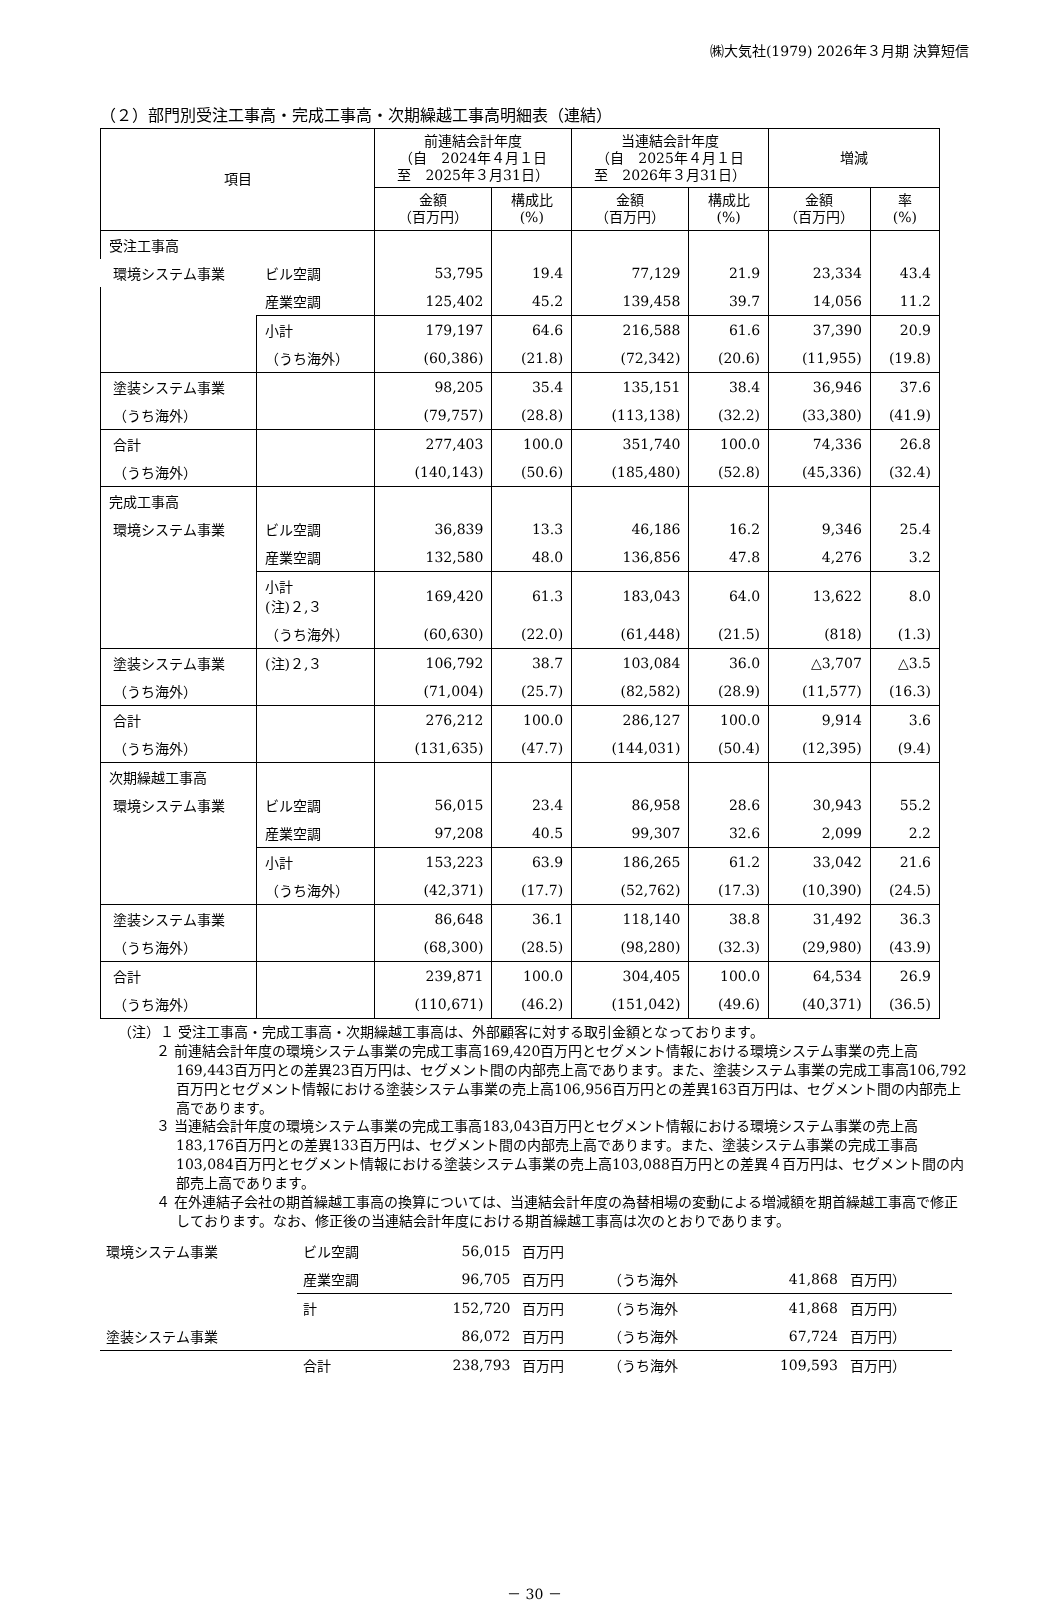㈱大気社(1979) 2026年３月期 決算短信
（２）部門別受注工事高・完成工事高・次期繰越工事高明細表（連結）
| 項目 | | 前連結会計年度 （自 2024年４月１日 至 2025年３月31日） | | 当連結会計年度 （自 2025年４月１日 至 2026年３月31日） | | 増減 | |
| --- | --- | --- | --- | --- | --- | --- | --- |
| | | 金額 （百万円） | 構成比 (%) | 金額 （百万円） | 構成比 (%) | 金額 （百万円） | 率 (%) |
| 受注工事高 | | | | | | | |
| 環境システム事業 | ビル空調 | 53,795 | 19.4 | 77,129 | 21.9 | 23,334 | 43.4 |
| | 産業空調 | 125,402 | 45.2 | 139,458 | 39.7 | 14,056 | 11.2 |
| | 小計 | 179,197 | 64.6 | 216,588 | 61.6 | 37,390 | 20.9 |
| | （うち海外） | (60,386) | (21.8) | (72,342) | (20.6) | (11,955) | (19.8) |
| 塗装システム事業 | | 98,205 | 35.4 | 135,151 | 38.4 | 36,946 | 37.6 |
| （うち海外） | | (79,757) | (28.8) | (113,138) | (32.2) | (33,380) | (41.9) |
| 合計 | | 277,403 | 100.0 | 351,740 | 100.0 | 74,336 | 26.8 |
| （うち海外） | | (140,143) | (50.6) | (185,480) | (52.8) | (45,336) | (32.4) |
| 完成工事高 | | | | | | | |
| 環境システム事業 | ビル空調 | 36,839 | 13.3 | 46,186 | 16.2 | 9,346 | 25.4 |
| | 産業空調 | 132,580 | 48.0 | 136,856 | 47.8 | 4,276 | 3.2 |
| | 小計 (注)２,３ | 169,420 | 61.3 | 183,043 | 64.0 | 13,622 | 8.0 |
| | （うち海外） | (60,630) | (22.0) | (61,448) | (21.5) | (818) | (1.3) |
| 塗装システム事業 | (注)２,３ | 106,792 | 38.7 | 103,084 | 36.0 | △3,707 | △3.5 |
| （うち海外） | | (71,004) | (25.7) | (82,582) | (28.9) | (11,577) | (16.3) |
| 合計 | | 276,212 | 100.0 | 286,127 | 100.0 | 9,914 | 3.6 |
| （うち海外） | | (131,635) | (47.7) | (144,031) | (50.4) | (12,395) | (9.4) |
| 次期繰越工事高 | | | | | | | |
| 環境システム事業 | ビル空調 | 56,015 | 23.4 | 86,958 | 28.6 | 30,943 | 55.2 |
| | 産業空調 | 97,208 | 40.5 | 99,307 | 32.6 | 2,099 | 2.2 |
| | 小計 | 153,223 | 63.9 | 186,265 | 61.2 | 33,042 | 21.6 |
| | （うち海外） | (42,371) | (17.7) | (52,762) | (17.3) | (10,390) | (24.5) |
| 塗装システム事業 | | 86,648 | 36.1 | 118,140 | 38.8 | 31,492 | 36.3 |
| （うち海外） | | (68,300) | (28.5) | (98,280) | (32.3) | (29,980) | (43.9) |
| 合計 | | 239,871 | 100.0 | 304,405 | 100.0 | 64,534 | 26.9 |
| （うち海外） | | (110,671) | (46.2) | (151,042) | (49.6) | (40,371) | (36.5) |
（注）１ 受注工事高・完成工事高・次期繰越工事高は、外部顧客に対する取引金額となっております。
２ 前連結会計年度の環境システム事業の完成工事高169,420百万円とセグメント情報における環境システム事業の売上高169,443百万円との差異23百万円は、セグメント間の内部売上高であります。また、塗装システム事業の完成工事高106,792百万円とセグメント情報における塗装システム事業の売上高106,956百万円との差異163百万円は、セグメント間の内部売上高であります。
３ 当連結会計年度の環境システム事業の完成工事高183,043百万円とセグメント情報における環境システム事業の売上高183,176百万円との差異133百万円は、セグメント間の内部売上高であります。また、塗装システム事業の完成工事高103,084百万円とセグメント情報における塗装システム事業の売上高103,088百万円との差異４百万円は、セグメント間の内部売上高であります。
４ 在外連結子会社の期首繰越工事高の換算については、当連結会計年度の為替相場の変動による増減額を期首繰越工事高で修正しております。なお、修正後の当連結会計年度における期首繰越工事高は次のとおりであります。
| 環境システム事業 | ビル空調 | 56,015 | 百万円 | | | |
| | 産業空調 | 96,705 | 百万円 | （うち海外 | 41,868 | 百万円） |
| | 計 | 152,720 | 百万円 | （うち海外 | 41,868 | 百万円） |
| 塗装システム事業 | | 86,072 | 百万円 | （うち海外 | 67,724 | 百万円） |
| | 合計 | 238,793 | 百万円 | （うち海外 | 109,593 | 百万円） |
－ 30 －